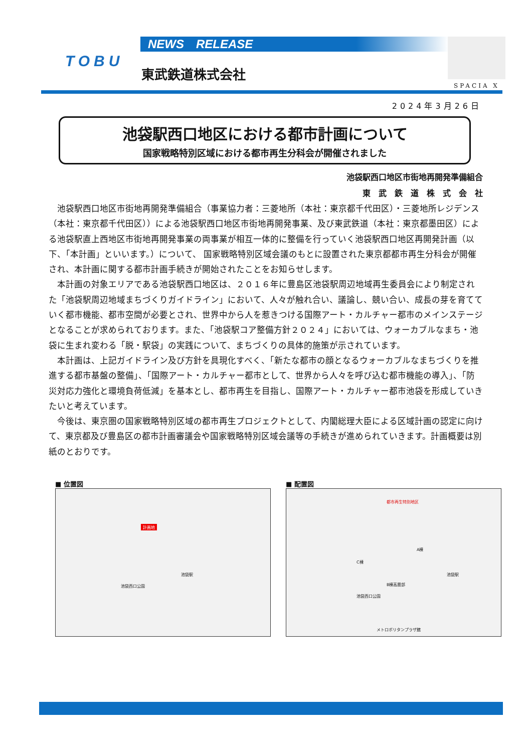TOBU
NEWS　RELEASE
東武鉄道株式会社
SPACIA X
2024年3月26日
池袋駅西口地区における都市計画について
国家戦略特別区域における都市再生分科会が開催されました
池袋駅西口地区市街地再開発準備組合
東　武　鉄　道　株　式　会　社
池袋駅西口地区市街地再開発準備組合（事業協力者：三菱地所（本社：東京都千代田区）・三菱地所レジデンス（本社：東京都千代田区））による池袋駅西口地区市街地再開発事業、及び東武鉄道（本社：東京都墨田区）による池袋駅直上西地区市街地再開発事業の両事業が相互一体的に整備を行っていく池袋駅西口地区再開発計画（以下、「本計画」といいます。）について、 国家戦略特別区域会議のもとに設置された東京都都市再生分科会が開催され、本計画に関する都市計画手続きが開始されたことをお知らせします。
本計画の対象エリアである池袋駅西口地区は、２０１６年に豊島区池袋駅周辺地域再生委員会により制定された「池袋駅周辺地域まちづくりガイドライン」において、人々が触れ合い、議論し、競い合い、成長の芽を育てていく都市機能、都市空間が必要とされ、世界中から人を惹きつける国際アート・カルチャー都市のメインステージとなることが求められております。また、「池袋駅コア整備方針２０２４」においては、ウォーカブルなまち・池袋に生まれ変わる「脱・駅袋」の実践について、まちづくりの具体的施策が示されています。
本計画は、上記ガイドライン及び方針を具現化すべく、「新たな都市の顔となるウォーカブルなまちづくりを推進する都市基盤の整備」、「国際アート・カルチャー都市として、世界から人々を呼び込む都市機能の導入」、「防災対応力強化と環境負荷低減」を基本とし、都市再生を目指し、国際アート・カルチャー都市池袋を形成していきたいと考えています。
今後は、東京圏の国家戦略特別区域の都市再生プロジェクトとして、内閣総理大臣による区域計画の認定に向けて、東京都及び豊島区の都市計画審議会や国家戦略特別区域会議等の手続きが進められていきます。計画概要は別紙のとおりです。
■ 位置図
計画地
池袋駅
池袋西口公園
■ 配置図
都市再生特別地区
A棟
C棟
B棟高層部
池袋駅
池袋西口公園
メトロポリタンプラザ館